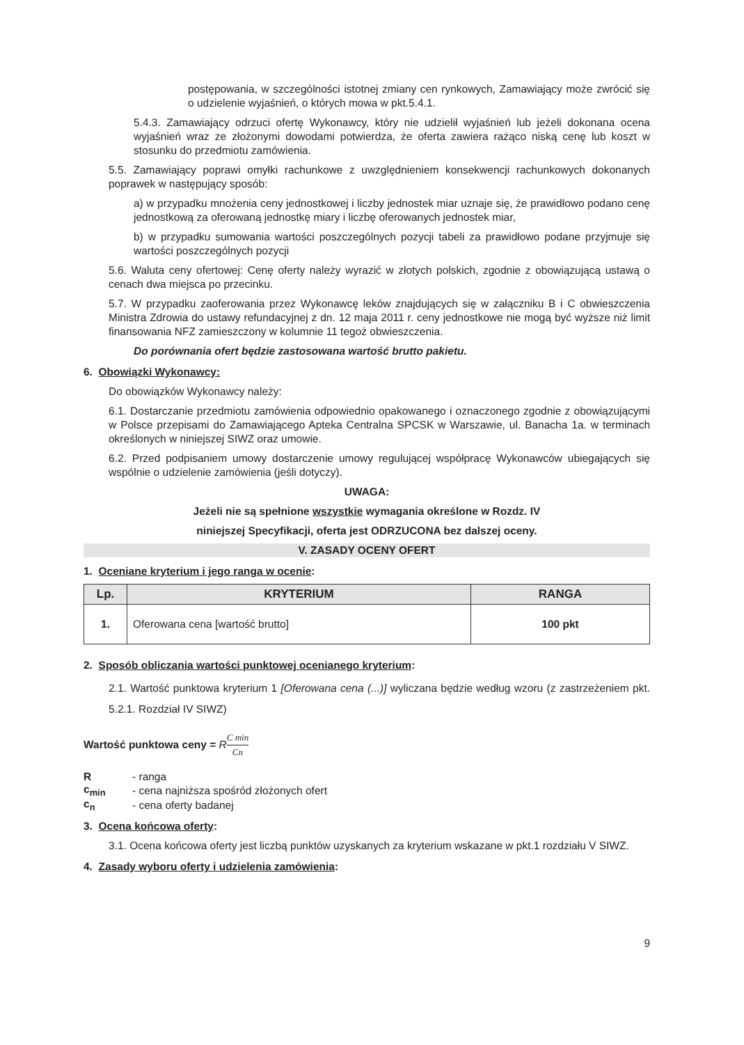postępowania, w szczególności istotnej zmiany cen rynkowych, Zamawiający może zwrócić się o udzielenie wyjaśnień, o których mowa w pkt.5.4.1.
5.4.3. Zamawiający odrzuci ofertę Wykonawcy, który nie udzielił wyjaśnień lub jeżeli dokonana ocena wyjaśnień wraz ze złożonymi dowodami potwierdza, że oferta zawiera rażąco niską cenę lub koszt w stosunku do przedmiotu zamówienia.
5.5. Zamawiający poprawi omyłki rachunkowe z uwzględnieniem konsekwencji rachunkowych dokonanych poprawek w następujący sposób:
a) w przypadku mnożenia ceny jednostkowej i liczby jednostek miar uznaje się, że prawidłowo podano cenę jednostkową za oferowaną jednostkę miary i liczbę oferowanych jednostek miar,
b) w przypadku sumowania wartości poszczególnych pozycji tabeli za prawidłowo podane przyjmuje się wartości poszczególnych pozycji
5.6. Waluta ceny ofertowej: Cenę oferty należy wyrazić w złotych polskich, zgodnie z obowiązującą ustawą o cenach dwa miejsca po przecinku.
5.7. W przypadku zaoferowania przez Wykonawcę leków znajdujących się w załączniku B i C obwieszczenia Ministra Zdrowia do ustawy refundacyjnej z dn. 12 maja 2011 r. ceny jednostkowe nie mogą być wyższe niż limit finansowania NFZ zamieszczony w kolumnie 11 tegoż obwieszczenia.
Do porównania ofert będzie zastosowana wartość brutto pakietu.
6. Obowiązki Wykonawcy:
Do obowiązków Wykonawcy należy:
6.1. Dostarczanie przedmiotu zamówienia odpowiednio opakowanego i oznaczonego zgodnie z obowiązującymi w Polsce przepisami do Zamawiającego Apteka Centralna SPCSK w Warszawie, ul. Banacha 1a. w terminach określonych w niniejszej SIWZ oraz umowie.
6.2. Przed podpisaniem umowy dostarczenie umowy regulującej współpracę Wykonawców ubiegających się wspólnie o udzielenie zamówienia (jeśli dotyczy).
UWAGA:
Jeżeli nie są spełnione wszystkie wymagania określone w Rozdz. IV
niniejszej Specyfikacji, oferta jest ODRZUCONA bez dalszej oceny.
V. ZASADY OCENY OFERT
1. Oceniane kryterium i jego ranga w ocenie:
| Lp. | KRYTERIUM | RANGA |
| --- | --- | --- |
| 1. | Oferowana cena [wartość brutto] | 100 pkt |
2. Sposób obliczania wartości punktowej ocenianego kryterium:
2.1. Wartość punktowa kryterium 1 [Oferowana cena (...)] wyliczana będzie według wzoru (z zastrzeżeniem pkt. 5.2.1. Rozdział IV SIWZ)
Wartość punktowa ceny = RC min Cn
| R | - ranga |
| c<sub>min</sub> | - cena najniższa spośród złożonych ofert |
| c<sub>n</sub> | - cena oferty badanej |
3. Ocena końcowa oferty:
3.1. Ocena końcowa oferty jest liczbą punktów uzyskanych za kryterium wskazane w pkt.1 rozdziału V SIWZ.
4. Zasady wyboru oferty i udzielenia zamówienia:
9